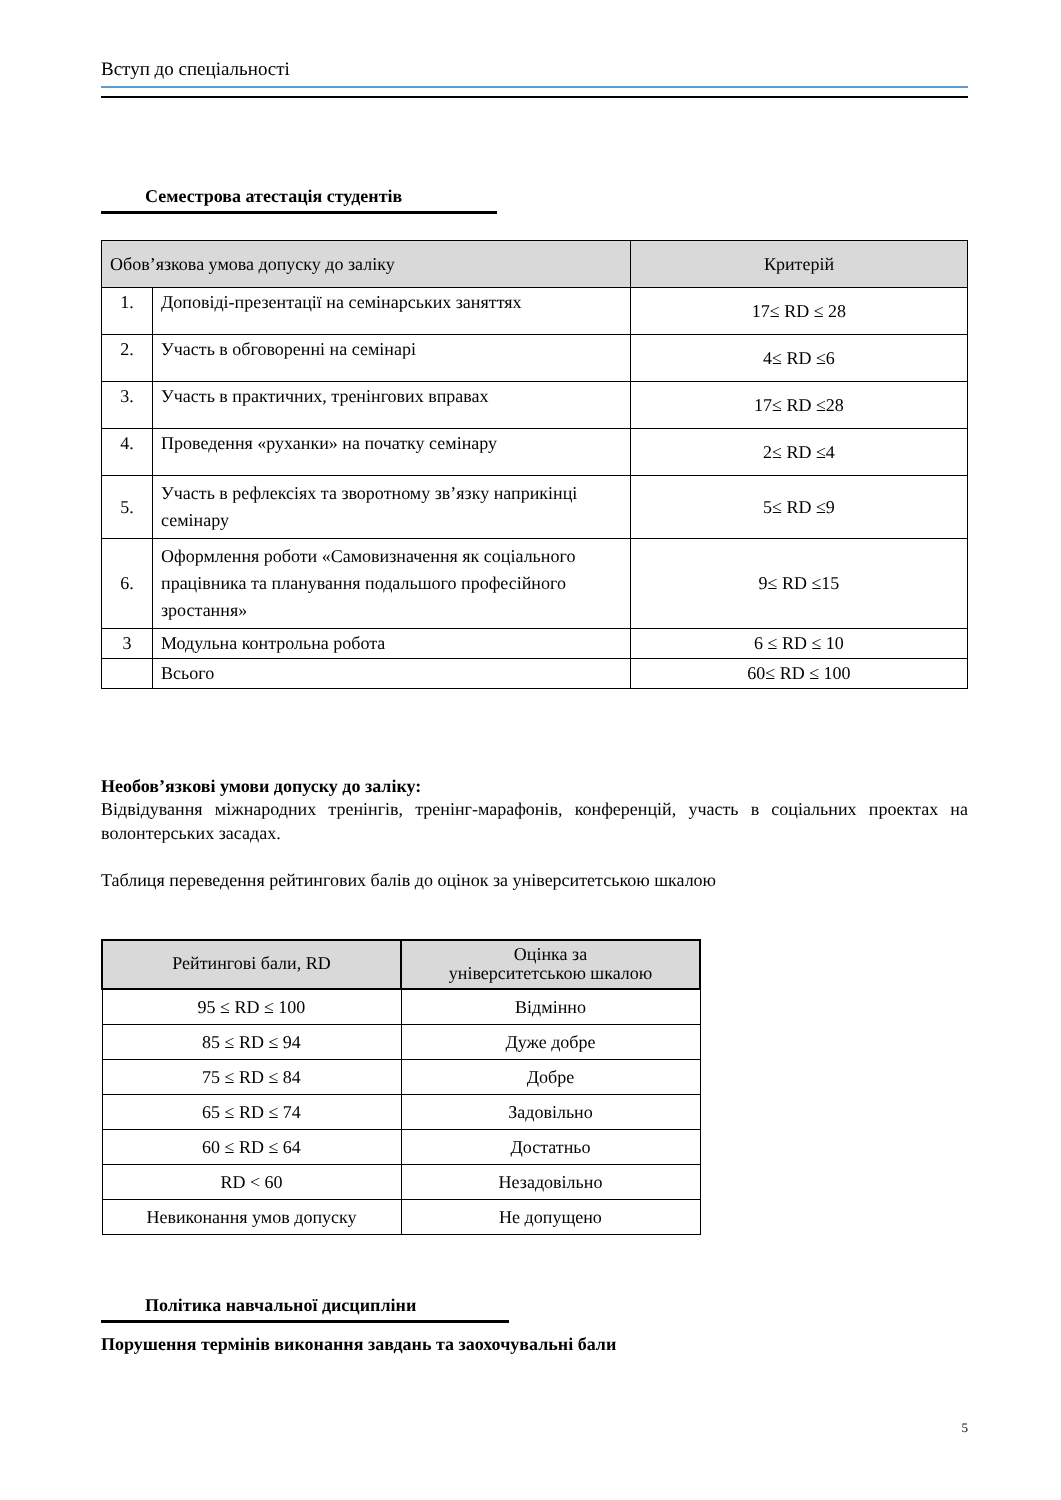Вступ до спеціальності
Семестрова атестація студентів
| Обов’язкова умова допуску до заліку | | Критерій |
| --- | --- | --- |
| 1. | Доповіді-презентації на семінарських заняттях | 17≤ RD ≤ 28 |
| 2. | Участь в обговоренні на семінарі | 4≤ RD ≤6 |
| 3. | Участь в практичних, тренінгових вправах | 17≤ RD ≤28 |
| 4. | Проведення «руханки» на початку семінару | 2≤ RD ≤4 |
| 5. | Участь в рефлексіях та зворотному зв’язку наприкінці семінару | 5≤ RD ≤9 |
| 6. | Оформлення роботи «Самовизначення як соціального працівника та планування подальшого професійного зростання» | 9≤ RD ≤15 |
| 3 | Модульна контрольна робота | 6 ≤ RD ≤ 10 |
| | Всього | 60≤ RD ≤ 100 |
Необов’язкові умови допуску до заліку:
Відвідування міжнародних тренінгів, тренінг-марафонів, конференцій, участь в соціальних проектах на волонтерських засадах.
Таблиця переведення рейтингових балів до оцінок за університетською шкалою
| Рейтингові бали, RD | Оцінка за університетською шкалою |
| --- | --- |
| 95 ≤ RD ≤ 100 | Відмінно |
| 85 ≤ RD ≤ 94 | Дуже добре |
| 75 ≤ RD ≤ 84 | Добре |
| 65 ≤ RD ≤ 74 | Задовільно |
| 60 ≤ RD ≤ 64 | Достатньо |
| RD < 60 | Незадовільно |
| Невиконання умов допуску | Не допущено |
Політика навчальної дисципліни
Порушення термінів виконання завдань та заохочувальні бали
5